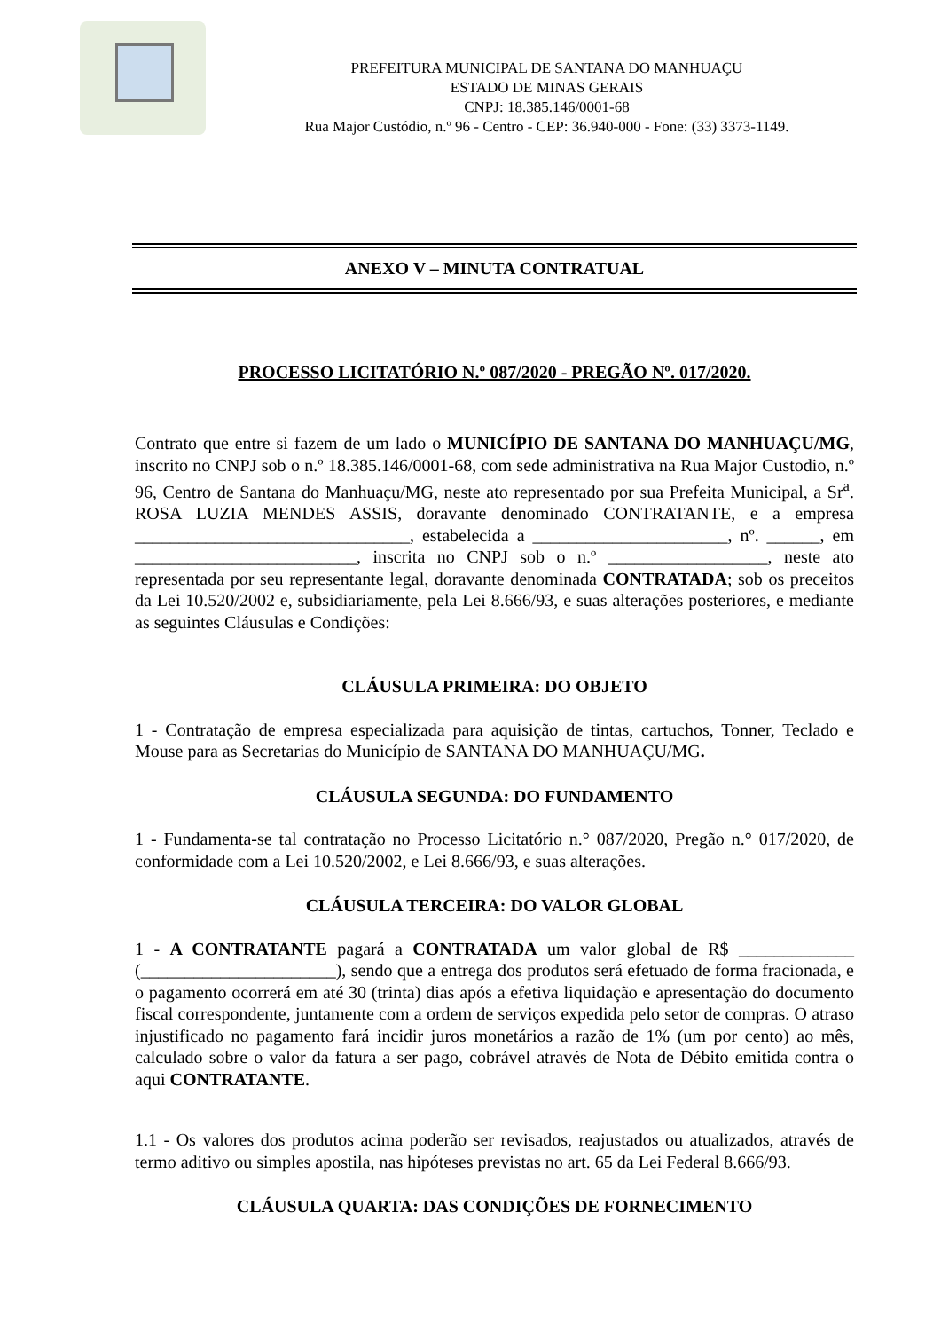PREFEITURA MUNICIPAL DE SANTANA DO MANHUAÇU
ESTADO DE MINAS GERAIS
CNPJ: 18.385.146/0001-68
Rua Major Custódio, n.º 96 - Centro - CEP: 36.940-000 - Fone: (33) 3373-1149.
ANEXO V – MINUTA CONTRATUAL
PROCESSO LICITATÓRIO N.º 087/2020 - PREGÃO Nº. 017/2020.
Contrato que entre si fazem de um lado o MUNICÍPIO DE SANTANA DO MANHUAÇU/MG, inscrito no CNPJ sob o n.º 18.385.146/0001-68, com sede administrativa na Rua Major Custodio, n.º 96, Centro de Santana do Manhuaçu/MG, neste ato representado por sua Prefeita Municipal, a Sr<sup>a</sup>. ROSA LUZIA MENDES ASSIS, doravante denominado CONTRATANTE, e a empresa _______________________________, estabelecida a ______________________, nº. ______, em _________________________, inscrita no CNPJ sob o n.º __________________, neste ato representada por seu representante legal, doravante denominada CONTRATADA; sob os preceitos da Lei 10.520/2002 e, subsidiariamente, pela Lei 8.666/93, e suas alterações posteriores, e mediante as seguintes Cláusulas e Condições:
CLÁUSULA PRIMEIRA: DO OBJETO
1 - Contratação de empresa especializada para aquisição de tintas, cartuchos, Tonner, Teclado e Mouse para as Secretarias do Município de SANTANA DO MANHUAÇU/MG.
CLÁUSULA SEGUNDA: DO FUNDAMENTO
1 - Fundamenta-se tal contratação no Processo Licitatório n.° 087/2020, Pregão n.° 017/2020, de conformidade com a Lei 10.520/2002, e Lei 8.666/93, e suas alterações.
CLÁUSULA TERCEIRA: DO VALOR GLOBAL
1 - A CONTRATANTE pagará a CONTRATADA um valor global de R$ _____________ (______________________), sendo que a entrega dos produtos será efetuado de forma fracionada, e o pagamento ocorrerá em até 30 (trinta) dias após a efetiva liquidação e apresentação do documento fiscal correspondente, juntamente com a ordem de serviços expedida pelo setor de compras. O atraso injustificado no pagamento fará incidir juros monetários a razão de 1% (um por cento) ao mês, calculado sobre o valor da fatura a ser pago, cobrável através de Nota de Débito emitida contra o aqui CONTRATANTE.
1.1 - Os valores dos produtos acima poderão ser revisados, reajustados ou atualizados, através de termo aditivo ou simples apostila, nas hipóteses previstas no art. 65 da Lei Federal 8.666/93.
CLÁUSULA QUARTA: DAS CONDIÇÕES DE FORNECIMENTO